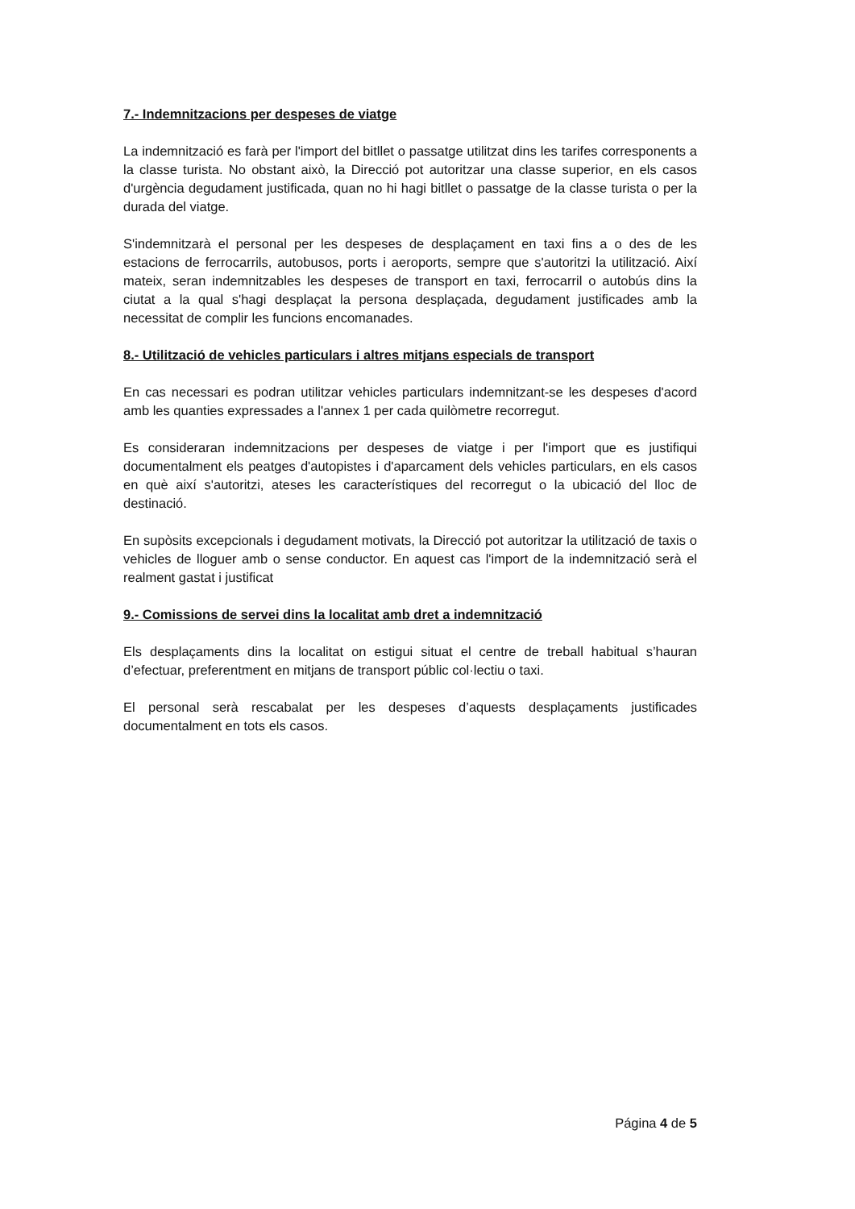7.- Indemnitzacions per despeses de viatge
La indemnització es farà per l'import del bitllet o passatge utilitzat dins les tarifes corresponents a la classe turista. No obstant això, la Direcció pot autoritzar una classe superior, en els casos d'urgència degudament justificada, quan no hi hagi bitllet o passatge de la classe turista o per la durada del viatge.
S'indemnitzarà el personal per les despeses de desplaçament en taxi fins a o des de les estacions de ferrocarrils, autobusos, ports i aeroports, sempre que s'autoritzi la utilització. Així mateix, seran indemnitzables les despeses de transport en taxi, ferrocarril o autobús dins la ciutat a la qual s'hagi desplaçat la persona desplaçada, degudament justificades amb la necessitat de complir les funcions encomanades.
8.- Utilització de vehicles particulars i altres mitjans especials de transport
En cas necessari es podran utilitzar vehicles particulars indemnitzant-se les despeses d'acord amb les quanties expressades a l'annex 1 per cada quilòmetre recorregut.
Es consideraran indemnitzacions per despeses de viatge i per l'import que es justifiqui documentalment els peatges d'autopistes i d'aparcament dels vehicles particulars, en els casos en què així s'autoritzi, ateses les característiques del recorregut o la ubicació del lloc de destinació.
En supòsits excepcionals i degudament motivats, la Direcció pot autoritzar la utilització de taxis o vehicles de lloguer amb o sense conductor. En aquest cas l'import de la indemnització serà el realment gastat i justificat
9.- Comissions de servei dins la localitat amb dret a indemnització
Els desplaçaments dins la localitat on estigui situat el centre de treball habitual s’hauran d’efectuar, preferentment en mitjans de transport públic col·lectiu o taxi.
El personal serà rescabalat per les despeses d’aquests desplaçaments justificades documentalment en tots els casos.
Página 4 de 5